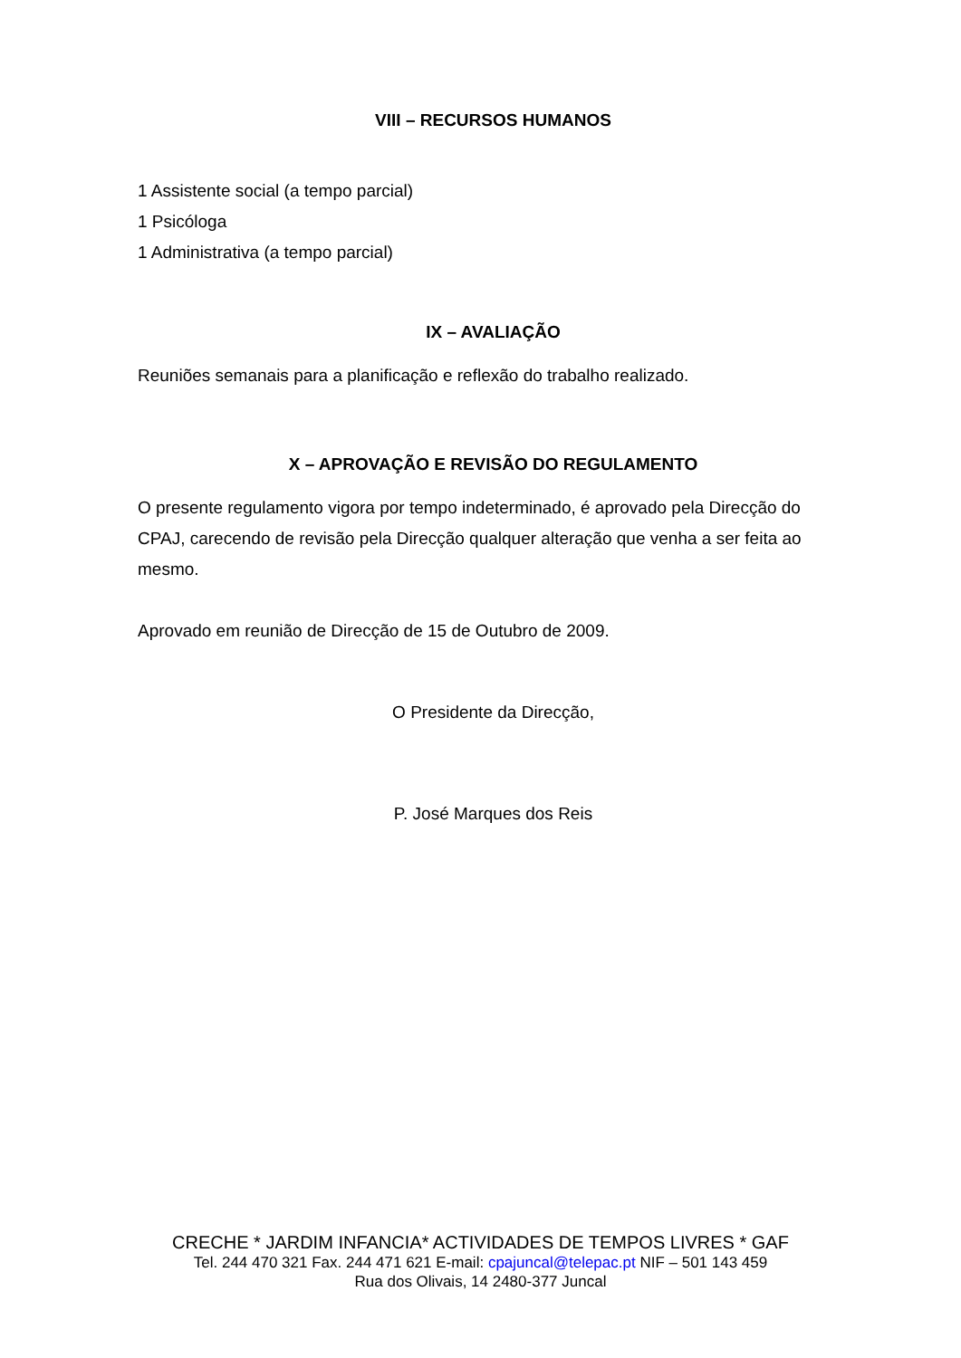VIII – RECURSOS HUMANOS
1 Assistente social (a tempo parcial)
1 Psicóloga
1 Administrativa (a tempo parcial)
IX – AVALIAÇÃO
Reuniões semanais para a planificação e reflexão do trabalho realizado.
X – APROVAÇÃO E REVISÃO DO REGULAMENTO
O presente regulamento vigora por tempo indeterminado, é aprovado pela Direcção do CPAJ, carecendo de revisão pela Direcção qualquer alteração que venha a ser feita ao mesmo.
Aprovado em reunião de Direcção de 15 de Outubro de 2009.
O Presidente da Direcção,
P. José Marques dos Reis
CRECHE * JARDIM INFANCIA* ACTIVIDADES DE TEMPOS LIVRES * GAF
Tel. 244 470 321 Fax. 244 471 621 E-mail: cpajuncal@telepac.pt NIF – 501 143 459
Rua dos Olivais, 14 2480-377 Juncal